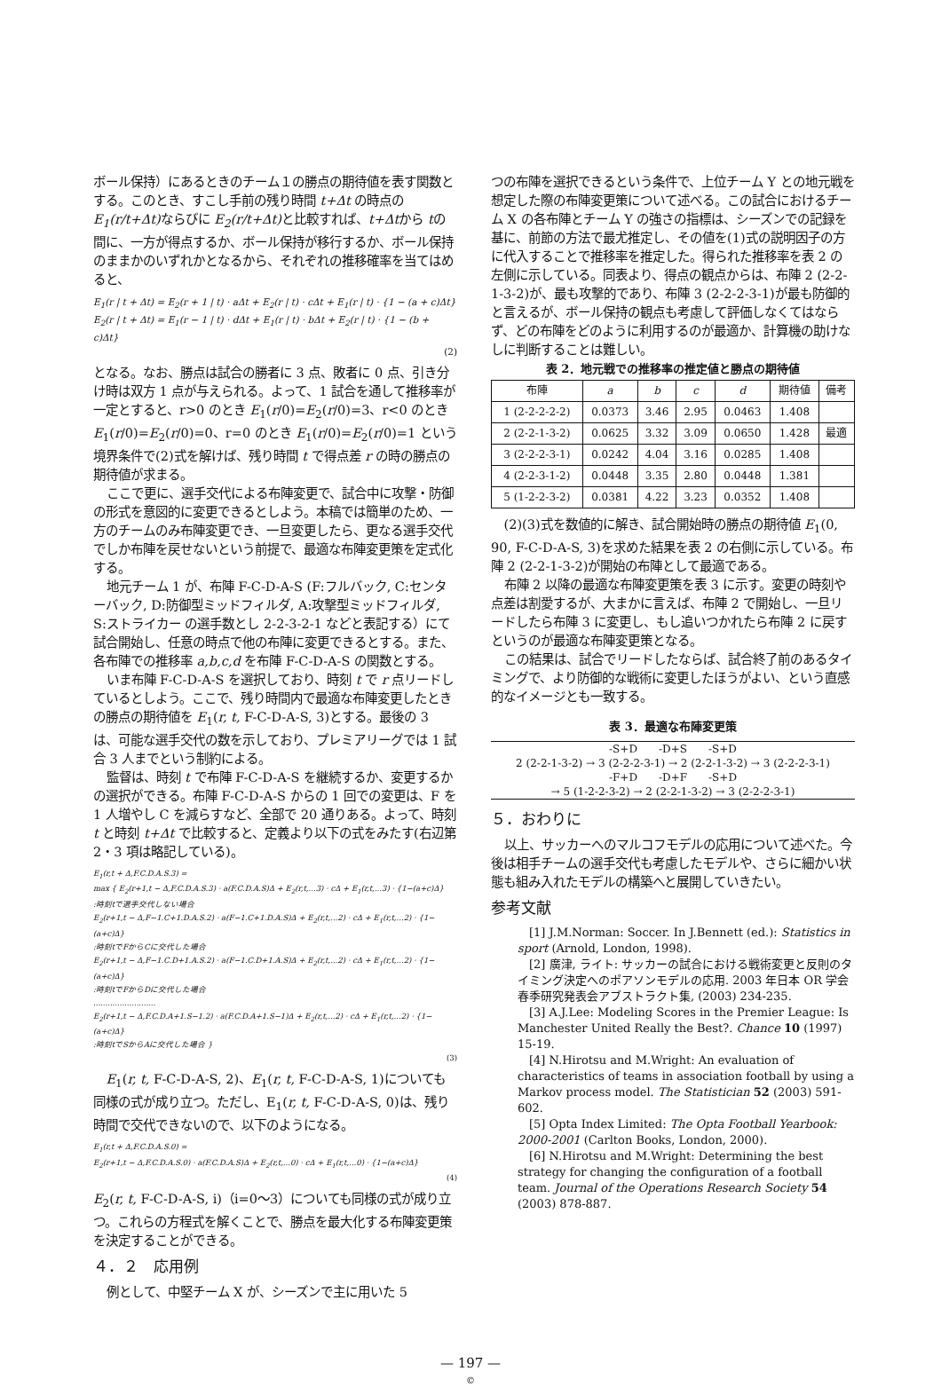ボール保持）にあるときのチーム１の勝点の期待値を表す関数とする。このとき、すこし手前の残り時間 t+Δt の時点の E<sub>1</sub>(r/t+Δt) ならびに E<sub>2</sub>(r/t+Δt) と比較すれば、t+Δtから tの間に、一方が得点するか、ボール保持が移行するか、ボール保持のままかのいずれかとなるから、それぞれの推移確率を当てはめると、
E<sub>1</sub>(r | t + Δt) = E<sub>2</sub>(r + 1 | t) · aΔt + E<sub>2</sub>(r | t) · cΔt + E<sub>1</sub>(r | t) · {1 − (a + c)Δt}
E<sub>2</sub>(r | t + Δt) = E<sub>1</sub>(r − 1 | t) · dΔt + E<sub>1</sub>(r | t) · bΔt + E<sub>2</sub>(r | t) · {1 − (b + c)Δt}
(2)
となる。なお、勝点は試合の勝者に 3 点、敗者に 0 点、引き分け時は双方 1 点が与えられる。よって、1 試合を通して推移率が一定とすると、r>0 のとき E<sub>1</sub>(r/0)=E<sub>2</sub>(r/0)=3、r<0 のとき E<sub>1</sub>(r/0)=E<sub>2</sub>(r/0)=0、r=0 のとき E<sub>1</sub>(r/0)=E<sub>2</sub>(r/0)=1 という境界条件で(2)式を解けば、残り時間 t で得点差 r の時の勝点の期待値が求まる。
ここで更に、選手交代による布陣変更で、試合中に攻撃・防御の形式を意図的に変更できるとしよう。本稿では簡単のため、一方のチームのみ布陣変更でき、一旦変更したら、更なる選手交代でしか布陣を戻せないという前提で、最適な布陣変更策を定式化する。
地元チーム 1 が、布陣 F-C-D-A-S (F:フルバック, C:センターバック, D:防御型ミッドフィルダ, A:攻撃型ミッドフィルダ, S:ストライカー の選手数とし 2-2-3-2-1 などと表記する）にて試合開始し、任意の時点で他の布陣に変更できるとする。また、各布陣での推移率 a,b,c,d を布陣 F-C-D-A-S の関数とする。
いま布陣 F-C-D-A-S を選択しており、時刻 t で r 点リードしているとしよう。ここで、残り時間内で最適な布陣変更したときの勝点の期待値を E<sub>1</sub>(r, t, F-C-D-A-S, 3)とする。最後の 3 は、可能な選手交代の数を示しており、プレミアリーグでは 1 試合 3 人までという制約による。
監督は、時刻 t で布陣 F-C-D-A-S を継続するか、変更するかの選択ができる。布陣 F-C-D-A-S からの 1 回での変更は、F を 1 人増やし C を減らすなど、全部で 20 通りある。よって、時刻 t と時刻 t+Δt で比較すると、定義より以下の式をみたす(右辺第 2・3 項は略記している)。
E<sub>1</sub>(r,t + Δ,F.C.D.A.S.3) =
max { E<sub>2</sub>(r+1,t − Δ,F.C.D.A.S.3) · a(F.C.D.A.S)Δ + E<sub>2</sub>(r,t,...3) · cΔ + E<sub>1</sub>(r,t,...3) · {1−(a+c)Δ}
:時刻tで選手交代しない場合
E<sub>2</sub>(r+1,t − Δ,F−1.C+1.D.A.S.2) · a(F−1.C+1.D.A.S)Δ + E<sub>2</sub>(r,t,...2) · cΔ + E<sub>1</sub>(r,t,...2) · {1−(a+c)Δ}
:時刻tでFからCに交代した場合
E<sub>2</sub>(r+1,t − Δ,F−1.C.D+1.A.S.2) · a(F−1.C.D+1.A.S)Δ + E<sub>2</sub>(r,t,...2) · cΔ + E<sub>1</sub>(r,t,...2) · {1−(a+c)Δ}
:時刻tでFからDに交代した場合
..........................
E<sub>2</sub>(r+1,t − Δ,F.C.D.A+1.S−1.2) · a(F.C.D.A+1.S−1)Δ + E<sub>2</sub>(r,t,...2) · cΔ + E<sub>1</sub>(r,t,...2) · {1−(a+c)Δ}
:時刻tでSからAに交代した場合 }
(3)
E<sub>1</sub>(r, t, F-C-D-A-S, 2)、E<sub>1</sub>(r, t, F-C-D-A-S, 1)についても同様の式が成り立つ。ただし、E<sub>1</sub>(r, t, F-C-D-A-S, 0)は、残り時間で交代できないので、以下のようになる。
E<sub>1</sub>(r,t + Δ,F.C.D.A.S.0) =
E<sub>2</sub>(r+1,t − Δ,F.C.D.A.S.0) · a(F.C.D.A.S)Δ + E<sub>2</sub>(r,t,...0) · cΔ + E<sub>1</sub>(r,t,...0) · {1−(a+c)Δ}
(4)
E<sub>2</sub>(r, t, F-C-D-A-S, i)（i=0～3）についても同様の式が成り立つ。これらの方程式を解くことで、勝点を最大化する布陣変更策を決定することができる。
４．２　応用例
例として、中堅チーム X が、シーズンで主に用いた 5
つの布陣を選択できるという条件で、上位チーム Y との地元戦を想定した際の布陣変更策について述べる。この試合におけるチーム X の各布陣とチーム Y の強さの指標は、シーズンでの記録を基に、前節の方法で最尤推定し、その値を(1)式の説明因子の方に代入することで推移率を推定した。得られた推移率を表 2 の左側に示している。同表より、得点の観点からは、布陣 2 (2-2-1-3-2)が、最も攻撃的であり、布陣 3 (2-2-2-3-1)が最も防御的と言えるが、ボール保持の観点も考慮して評価しなくてはならず、どの布陣をどのように利用するのが最適か、計算機の助けなしに判断することは難しい。
表 2．地元戦での推移率の推定値と勝点の期待値
| 布陣 | a | b | c | d | 期待値 | 備考 |
| --- | --- | --- | --- | --- | --- | --- |
| 1 (2-2-2-2-2) | 0.0373 | 3.46 | 2.95 | 0.0463 | 1.408 | |
| 2 (2-2-1-3-2) | 0.0625 | 3.32 | 3.09 | 0.0650 | 1.428 | 最適 |
| 3 (2-2-2-3-1) | 0.0242 | 4.04 | 3.16 | 0.0285 | 1.408 | |
| 4 (2-2-3-1-2) | 0.0448 | 3.35 | 2.80 | 0.0448 | 1.381 | |
| 5 (1-2-2-3-2) | 0.0381 | 4.22 | 3.23 | 0.0352 | 1.408 | |
(2)(3)式を数値的に解き、試合開始時の勝点の期待値 E<sub>1</sub>(0, 90, F-C-D-A-S, 3)を求めた結果を表 2 の右側に示している。布陣 2 (2-2-1-3-2)が開始の布陣として最適である。
布陣 2 以降の最適な布陣変更策を表 3 に示す。変更の時刻や点差は割愛するが、大まかに言えば、布陣 2 で開始し、一旦リードしたら布陣 3 に変更し、もし追いつかれたら布陣 2 に戻すというのが最適な布陣変更策となる。
この結果は、試合でリードしたならば、試合終了前のあるタイミングで、より防御的な戦術に変更したほうがよい、という直感的なイメージとも一致する。
表 3．最適な布陣変更策
-S+D　　-D+S　　-S+D
2 (2-2-1-3-2) → 3 (2-2-2-3-1) → 2 (2-2-1-3-2) → 3 (2-2-2-3-1)
-F+D　　-D+F　　-S+D
→ 5 (1-2-2-3-2) → 2 (2-2-1-3-2) → 3 (2-2-2-3-1)
５．おわりに
以上、サッカーへのマルコフモデルの応用について述べた。今後は相手チームの選手交代も考慮したモデルや、さらに細かい状態も組み入れたモデルの構築へと展開していきたい。
参考文献
[1] J.M.Norman: Soccer. In J.Bennett (ed.): Statistics in sport (Arnold, London, 1998).
[2] 廣津, ライト: サッカーの試合における戦術変更と反則のタイミング決定へのポアソンモデルの応用. 2003 年日本 OR 学会春季研究発表会アブストラクト集, (2003) 234-235.
[3] A.J.Lee: Modeling Scores in the Premier League: Is Manchester United Really the Best?. Chance 10 (1997) 15-19.
[4] N.Hirotsu and M.Wright: An evaluation of characteristics of teams in association football by using a Markov process model. The Statistician 52 (2003) 591-602.
[5] Opta Index Limited: The Opta Football Yearbook: 2000-2001 (Carlton Books, London, 2000).
[6] N.Hirotsu and M.Wright: Determining the best strategy for changing the configuration of a football team. Journal of the Operations Research Society 54 (2003) 878-887.
— 197 —
©